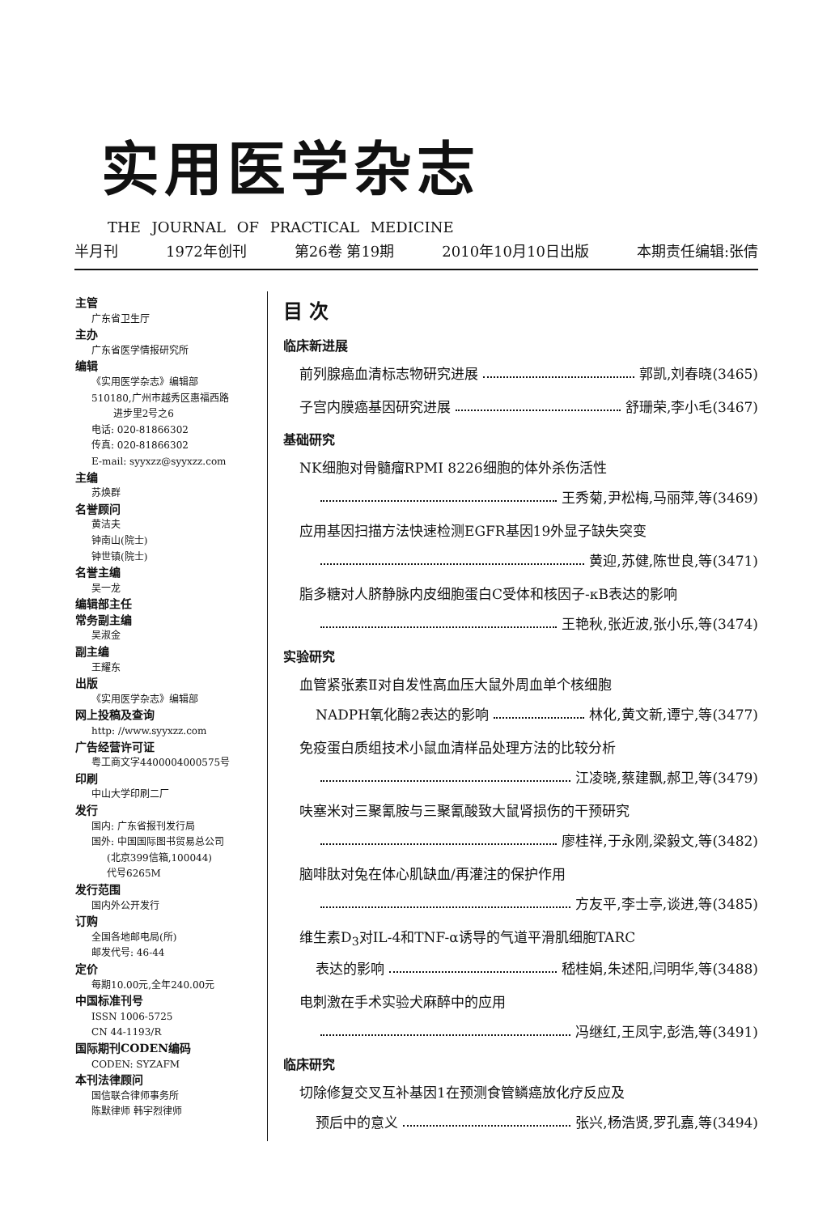实用医学杂志
THE JOURNAL OF PRACTICAL MEDICINE
半月刊 1972年创刊 第26卷 第19期 2010年10月10日出版 本期责任编辑:张倩
主管
广东省卫生厅
主办
广东省医学情报研究所
编辑
《实用医学杂志》编辑部
510180,广州市越秀区惠福西路
进步里2号之6
电话: 020-81866302
传真: 020-81866302
E-mail: syyxzz@syyxzz.com
主编
苏焕群
名誉顾问
黄洁夫
钟南山(院士)
钟世镇(院士)
名誉主编
吴一龙
编辑部主任
常务副主编
吴淑金
副主编
王耀东
出版
《实用医学杂志》编辑部
网上投稿及查询
http: //www.syyxzz.com
广告经营许可证
粤工商文字4400004000575号
印刷
中山大学印刷二厂
发行
国内: 广东省报刊发行局
国外: 中国国际图书贸易总公司
(北京399信箱,100044)
代号6265M
发行范围
国内外公开发行
订购
全国各地邮电局(所)
邮发代号: 46-44
定价
每期10.00元,全年240.00元
中国标准刊号
ISSN 1006-5725
CN 44-1193/R
国际期刊CODEN编码
CODEN: SYZAFM
本刊法律顾问
国信联合律师事务所
陈默律师 韩宇烈律师
目 次
临床新进展
前列腺癌血清标志物研究进展 郭凯,刘春晓(3465)
子宫内膜癌基因研究进展 舒珊荣,李小毛(3467)
基础研究
NK细胞对骨髓瘤RPMI 8226细胞的体外杀伤活性
王秀菊,尹松梅,马丽萍,等(3469)
应用基因扫描方法快速检测EGFR基因19外显子缺失突变
黄迎,苏健,陈世良,等(3471)
脂多糖对人脐静脉内皮细胞蛋白C受体和核因子-κB表达的影响
王艳秋,张近波,张小乐,等(3474)
实验研究
血管紧张素Ⅱ对自发性高血压大鼠外周血单个核细胞
NADPH氧化酶2表达的影响 林化,黄文新,谭宁,等(3477)
免疫蛋白质组技术小鼠血清样品处理方法的比较分析
江凌晓,蔡建飘,郝卫,等(3479)
呋塞米对三聚氰胺与三聚氰酸致大鼠肾损伤的干预研究
廖桂祥,于永刚,梁毅文,等(3482)
脑啡肽对兔在体心肌缺血/再灌注的保护作用
方友平,李士亭,谈进,等(3485)
维生素D<sub>3</sub>对IL-4和TNF-α诱导的气道平滑肌细胞TARC
表达的影响 嵇桂娟,朱述阳,闫明华,等(3488)
电刺激在手术实验犬麻醉中的应用
冯继红,王凤宇,彭浩,等(3491)
临床研究
切除修复交叉互补基因1在预测食管鳞癌放化疗反应及
预后中的意义 张兴,杨浩贤,罗孔嘉,等(3494)